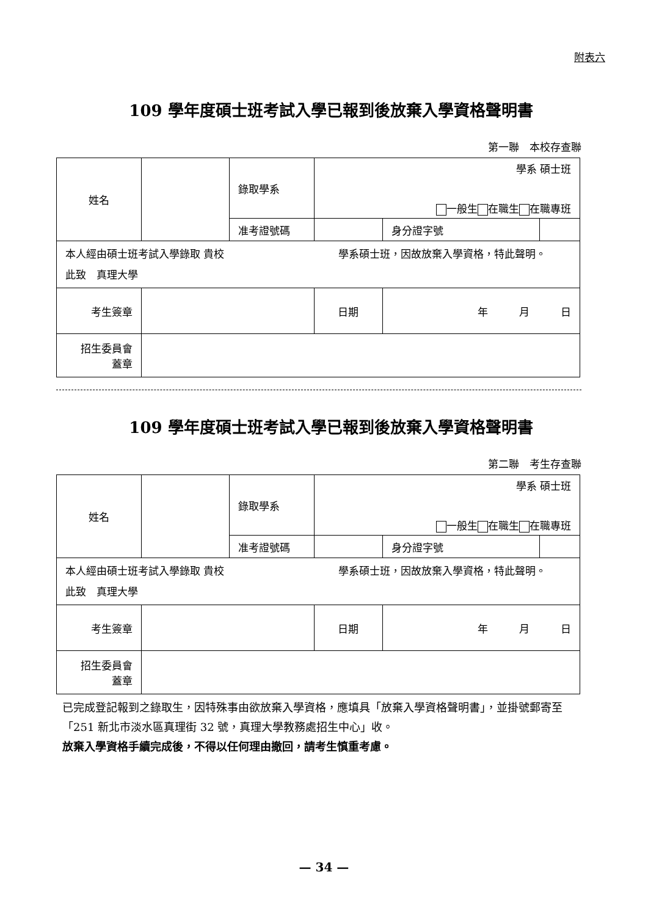附表六
109 學年度碩士班考試入學已報到後放棄入學資格聲明書
第一聯　本校存查聯
| 姓名 | | 錄取學系 | 學系 碩士班 一般生 在職生 在職專班 | | |
| | | 准考證號碼 | | 身分證字號 | |
| 本人經由碩士班考試入學錄取 貴校 學系碩士班，因故放棄入學資格，特此聲明。 此致 真理大學 | | | | | |
| 考生簽章 | | | 日期 | 年 月 日 | |
| 招生委員會 蓋章 | | | | | |
109 學年度碩士班考試入學已報到後放棄入學資格聲明書
第二聯　考生存查聯
| 姓名 | | 錄取學系 | 學系 碩士班 一般生 在職生 在職專班 | | |
| | | 准考證號碼 | | 身分證字號 | |
| 本人經由碩士班考試入學錄取 貴校 學系碩士班，因故放棄入學資格，特此聲明。 此致 真理大學 | | | | | |
| 考生簽章 | | | 日期 | 年 月 日 | |
| 招生委員會 蓋章 | | | | | |
已完成登記報到之錄取生，因特殊事由欲放棄入學資格，應填具「放棄入學資格聲明書」，並掛號郵寄至「251 新北市淡水區真理街 32 號，真理大學教務處招生中心」收。
放棄入學資格手續完成後，不得以任何理由撤回，請考生慎重考慮。
— 34 —